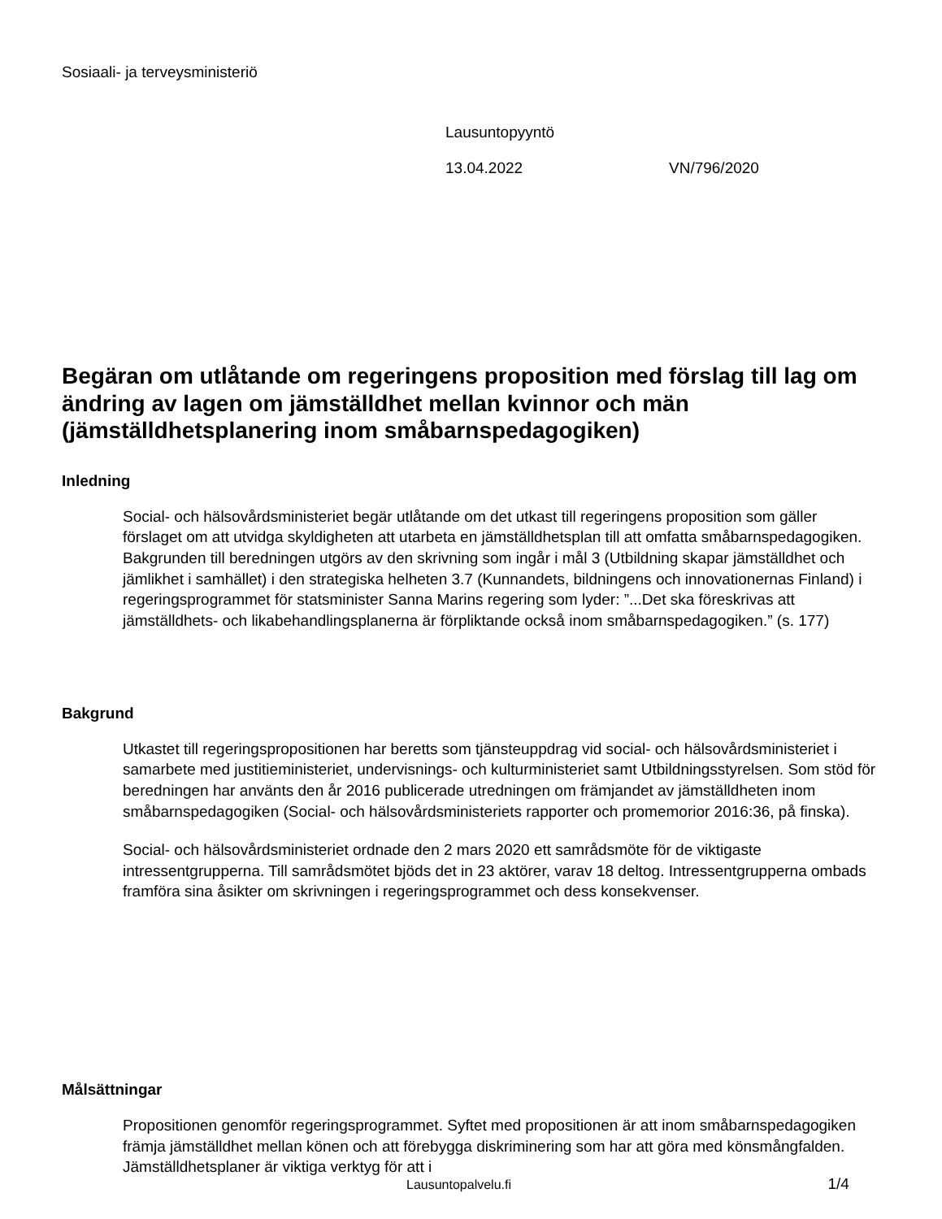Sosiaali- ja terveysministeriö
Lausuntopyyntö
13.04.2022 VN/796/2020
Begäran om utlåtande om regeringens proposition med förslag till lag om ändring av lagen om jämställdhet mellan kvinnor och män (jämställdhetsplanering inom småbarnspedagogiken)
Inledning
Social- och hälsovårdsministeriet begär utlåtande om det utkast till regeringens proposition som gäller förslaget om att utvidga skyldigheten att utarbeta en jämställdhetsplan till att omfatta småbarnspedagogiken. Bakgrunden till beredningen utgörs av den skrivning som ingår i mål 3 (Utbildning skapar jämställdhet och jämlikhet i samhället) i den strategiska helheten 3.7 (Kunnandets, bildningens och innovationernas Finland) i regeringsprogrammet för statsminister Sanna Marins regering som lyder: ”...Det ska föreskrivas att jämställdhets- och likabehandlingsplanerna är förpliktande också inom småbarnspedagogiken.” (s. 177)
Bakgrund
Utkastet till regeringspropositionen har beretts som tjänsteuppdrag vid social- och hälsovårdsministeriet i samarbete med justitieministeriet, undervisnings- och kulturministeriet samt Utbildningsstyrelsen. Som stöd för beredningen har använts den år 2016 publicerade utredningen om främjandet av jämställdheten inom småbarnspedagogiken (Social- och hälsovårdsministeriets rapporter och promemorior 2016:36, på finska).
Social- och hälsovårdsministeriet ordnade den 2 mars 2020 ett samrådsmöte för de viktigaste intressentgrupperna. Till samrådsmötet bjöds det in 23 aktörer, varav 18 deltog. Intressentgrupperna ombads framföra sina åsikter om skrivningen i regeringsprogrammet och dess konsekvenser.
Målsättningar
Propositionen genomför regeringsprogrammet. Syftet med propositionen är att inom småbarnspedagogiken främja jämställdhet mellan könen och att förebygga diskriminering som har att göra med könsmångfalden. Jämställdhetsplaner är viktiga verktyg för att i
Lausuntopalvelu.fi 1/4